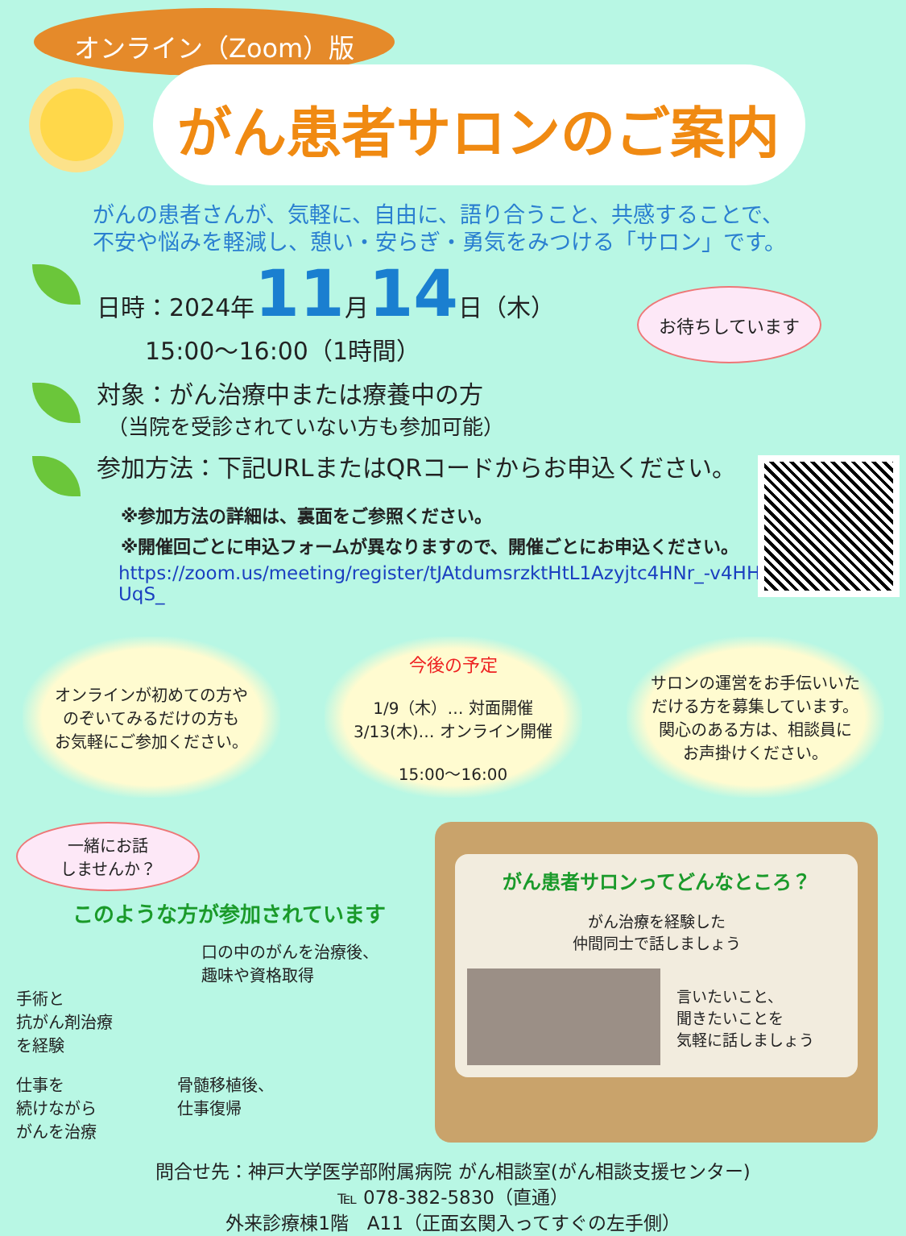オンライン（Zoom）版
がん患者サロンのご案内
がんの患者さんが、気軽に、自由に、語り合うこと、共感することで、
不安や悩みを軽減し、憩い・安らぎ・勇気をみつける「サロン」です。
お待ちしています
日時：2024年11月14日（木）
　　15:00～16:00（1時間）
対象：がん治療中または療養中の方
　（当院を受診されていない方も参加可能）
参加方法：下記URLまたはQRコードからお申込ください。
※参加方法の詳細は、裏面をご参照ください。
※開催回ごとに申込フォームが異なりますので、開催ごとにお申込ください。
https://zoom.us/meeting/register/tJAtdumsrzktHtL1Azyjtc4HNr_-v4HHUqS_
オンラインが初めての方や
のぞいてみるだけの方も
お気軽にご参加ください。
今後の予定
1/9（木）… 対面開催
3/13(木)… オンライン開催
15:00～16:00
サロンの運営をお手伝いいた
だける方を募集しています。
関心のある方は、相談員に
お声掛けください。
一緒にお話
しませんか？
このような方が参加されています
口の中のがんを治療後、
趣味や資格取得
手術と
抗がん剤治療
を経験
仕事を
続けながら
がんを治療
骨髄移植後、
仕事復帰
がん患者サロンってどんなところ？
がん治療を経験した
仲間同士で話しましょう
言いたいこと、
聞きたいことを
気軽に話しましょう
問合せ先：神戸大学医学部附属病院 がん相談室(がん相談支援センター)
℡ 078-382-5830（直通）
外来診療棟1階　A11（正面玄関入ってすぐの左手側）